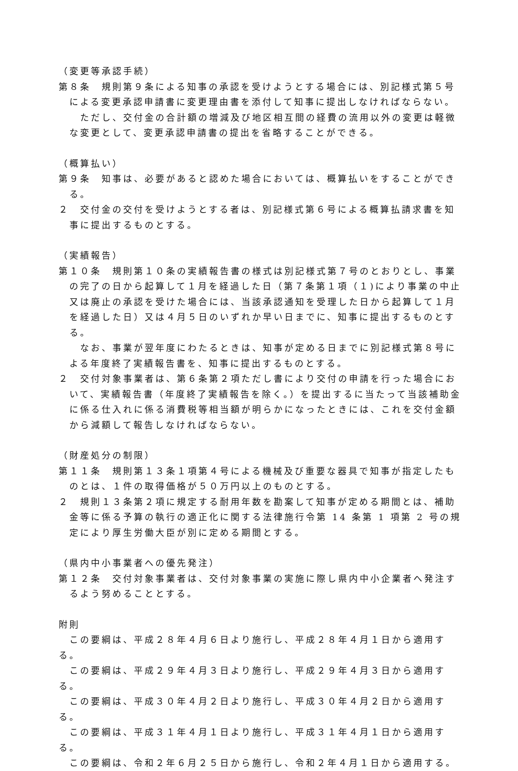（変更等承認手続）
第８条　規則第９条による知事の承認を受けようとする場合には、別記様式第５号による変更承認申請書に変更理由書を添付して知事に提出しなければならない。
ただし、交付金の合計額の増減及び地区相互間の経費の流用以外の変更は軽微な変更として、変更承認申請書の提出を省略することができる。
（概算払い）
第９条　知事は、必要があると認めた場合においては、概算払いをすることができる。
２　交付金の交付を受けようとする者は、別記様式第６号による概算払請求書を知事に提出するものとする。
（実績報告）
第１０条　規則第１０条の実績報告書の様式は別記様式第７号のとおりとし、事業の完了の日から起算して１月を経過した日（第７条第１項（１)により事業の中止又は廃止の承認を受けた場合には、当該承認通知を受理した日から起算して１月を経過した日）又は４月５日のいずれか早い日までに、知事に提出するものとする。
なお、事業が翌年度にわたるときは、知事が定める日までに別記様式第８号による年度終了実績報告書を、知事に提出するものとする。
２　交付対象事業者は、第６条第２項ただし書により交付の申請を行った場合において、実績報告書（年度終了実績報告を除く。）を提出するに当たって当該補助金に係る仕入れに係る消費税等相当額が明らかになったときには、これを交付金額から減額して報告しなければならない。
（財産処分の制限）
第１１条　規則第１３条１項第４号による機械及び重要な器具で知事が指定したものとは、１件の取得価格が５０万円以上のものとする。
２　規則１３条第２項に規定する耐用年数を勘案して知事が定める期間とは、補助金等に係る予算の執行の適正化に関する法律施行令第 14 条第 1 項第 2 号の規定により厚生労働大臣が別に定める期間とする。
（県内中小事業者への優先発注）
第１２条　交付対象事業者は、交付対象事業の実施に際し県内中小企業者へ発注するよう努めることとする。
附則
　この要綱は、平成２８年４月６日より施行し、平成２８年４月１日から適用する。
　この要綱は、平成２９年４月３日より施行し、平成２９年４月３日から適用する。
　この要綱は、平成３０年４月２日より施行し、平成３０年４月２日から適用する。
　この要綱は、平成３１年４月１日より施行し、平成３１年４月１日から適用する。
　この要綱は、令和２年６月２５日から施行し、令和２年４月１日から適用する。